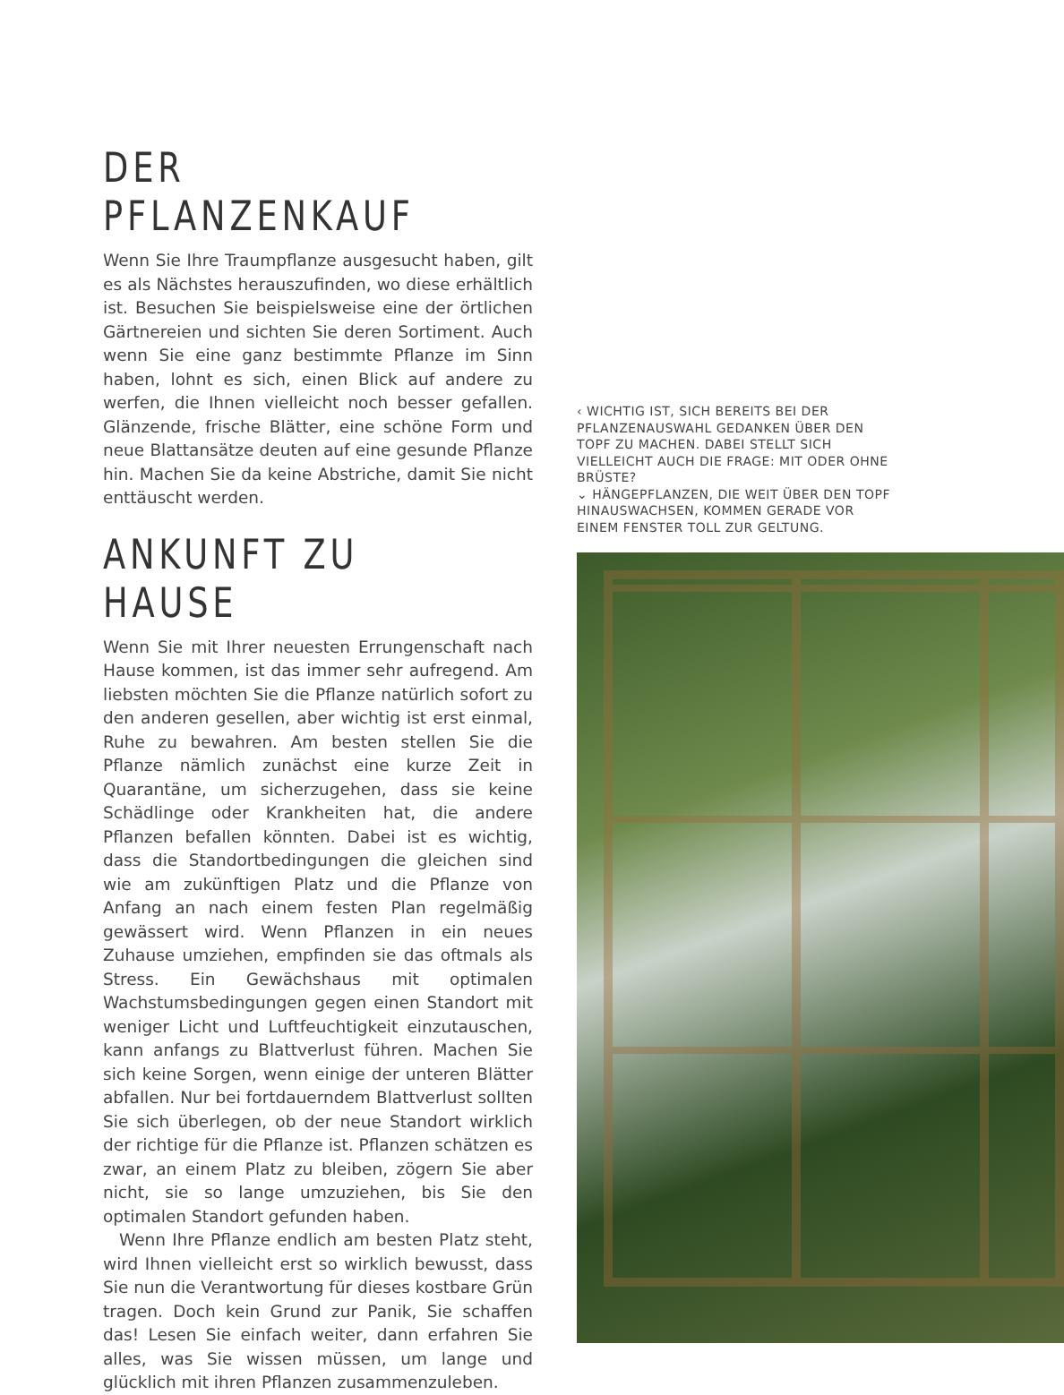DER PFLANZENKAUF
Wenn Sie Ihre Traumpflanze ausgesucht haben, gilt es als Nächstes herauszufinden, wo diese erhältlich ist. Besuchen Sie beispielsweise eine der örtlichen Gärtnereien und sichten Sie deren Sortiment. Auch wenn Sie eine ganz bestimmte Pflanze im Sinn haben, lohnt es sich, einen Blick auf andere zu werfen, die Ihnen vielleicht noch besser gefallen. Glänzende, frische Blätter, eine schöne Form und neue Blattansätze deuten auf eine gesunde Pflanze hin. Machen Sie da keine Abstriche, damit Sie nicht enttäuscht werden.
ANKUNFT ZU HAUSE
Wenn Sie mit Ihrer neuesten Errungenschaft nach Hause kommen, ist das immer sehr aufregend. Am liebsten möchten Sie die Pflanze natürlich sofort zu den anderen gesellen, aber wichtig ist erst einmal, Ruhe zu bewahren. Am besten stellen Sie die Pflanze nämlich zunächst eine kurze Zeit in Quarantäne, um sicherzugehen, dass sie keine Schädlinge oder Krankheiten hat, die andere Pflanzen befallen könnten. Dabei ist es wichtig, dass die Standortbedingungen die gleichen sind wie am zukünftigen Platz und die Pflanze von Anfang an nach einem festen Plan regelmäßig gewässert wird. Wenn Pflanzen in ein neues Zuhause umziehen, empfinden sie das oftmals als Stress. Ein Gewächshaus mit optimalen Wachstumsbedingungen gegen einen Standort mit weniger Licht und Luftfeuchtigkeit einzutauschen, kann anfangs zu Blattverlust führen. Machen Sie sich keine Sorgen, wenn einige der unteren Blätter abfallen. Nur bei fortdauerndem Blattverlust sollten Sie sich überlegen, ob der neue Standort wirklich der richtige für die Pflanze ist. Pflanzen schätzen es zwar, an einem Platz zu bleiben, zögern Sie aber nicht, sie so lange umzuziehen, bis Sie den optimalen Standort gefunden haben.
Wenn Ihre Pflanze endlich am besten Platz steht, wird Ihnen vielleicht erst so wirklich bewusst, dass Sie nun die Verantwortung für dieses kostbare Grün tragen. Doch kein Grund zur Panik, Sie schaffen das! Lesen Sie einfach weiter, dann erfahren Sie alles, was Sie wissen müssen, um lange und glücklich mit ihren Pflanzen zusammenzuleben.
‹ WICHTIG IST, SICH BEREITS BEI DER PFLANZENAUSWAHL GEDANKEN ÜBER DEN TOPF ZU MACHEN. DABEI STELLT SICH VIELLEICHT AUCH DIE FRAGE: MIT ODER OHNE BRÜSTE?
⌄ HÄNGEPFLANZEN, DIE WEIT ÜBER DEN TOPF HINAUSWACHSEN, KOMMEN GERADE VOR EINEM FENSTER TOLL ZUR GELTUNG.